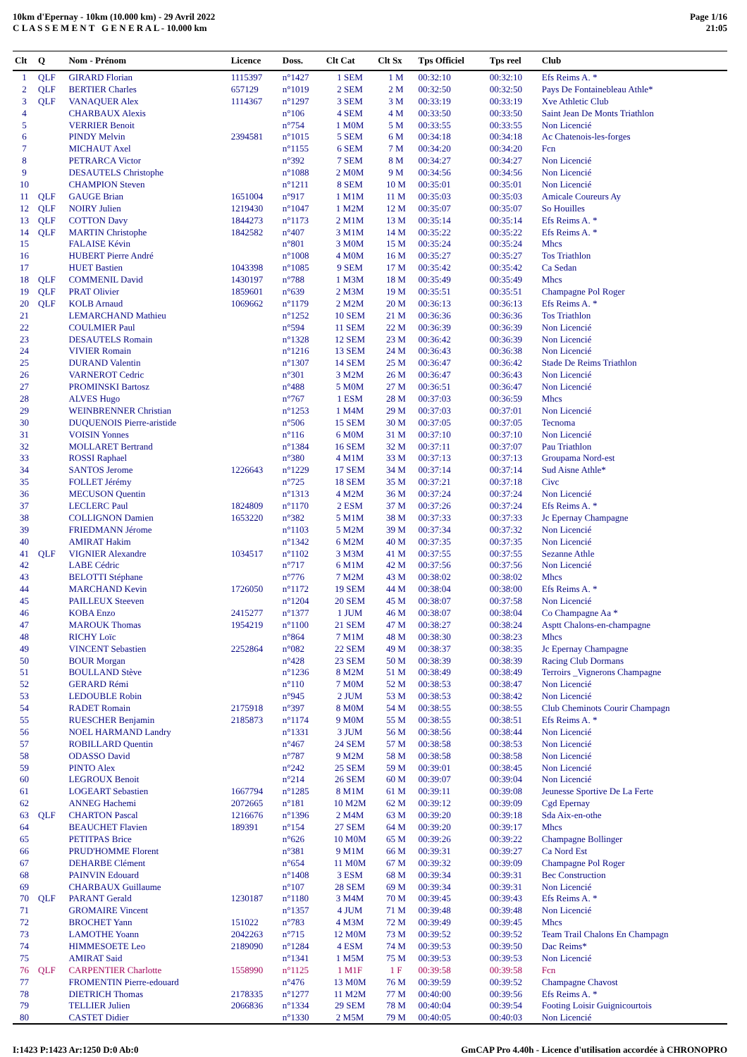10km d'Epernay - 10km (10.000 km) - 29 Avril 2022
C L A S S E M E N T G E N E R A L - 10.000 km
Page 1/16
21:05
| Clt | Q | Nom - Prénom | Licence | Doss. | Clt Cat | Clt Sx | Tps Officiel | Tps reel | Club |
| --- | --- | --- | --- | --- | --- | --- | --- | --- | --- |
| 1 | QLF | GIRARD Florian | 1115397 | n°1427 | 1 SEM | 1 M | 00:32:10 | 00:32:10 | Efs Reims A. * |
| 2 | QLF | BERTIER Charles | 657129 | n°1019 | 2 SEM | 2 M | 00:32:50 | 00:32:50 | Pays De Fontainebleau Athle* |
| 3 | QLF | VANAQUER Alex | 1114367 | n°1297 | 3 SEM | 3 M | 00:33:19 | 00:33:19 | Xve Athletic Club |
| 4 | | CHARBAUX Alexis | | n°106 | 4 SEM | 4 M | 00:33:50 | 00:33:50 | Saint Jean De Monts Triathlon |
| 5 | | VERRIER Benoit | | n°754 | 1 M0M | 5 M | 00:33:55 | 00:33:55 | Non Licencié |
| 6 | | PINDY Melvin | 2394581 | n°1015 | 5 SEM | 6 M | 00:34:18 | 00:34:18 | Ac Chatenois-les-forges |
| 7 | | MICHAUT Axel | | n°1155 | 6 SEM | 7 M | 00:34:20 | 00:34:20 | Fcn |
| 8 | | PETRARCA Victor | | n°392 | 7 SEM | 8 M | 00:34:27 | 00:34:27 | Non Licencié |
| 9 | | DESAUTELS Christophe | | n°1088 | 2 M0M | 9 M | 00:34:56 | 00:34:56 | Non Licencié |
| 10 | | CHAMPION Steven | | n°1211 | 8 SEM | 10 M | 00:35:01 | 00:35:01 | Non Licencié |
| 11 | QLF | GAUGE Brian | 1651004 | n°917 | 1 M1M | 11 M | 00:35:03 | 00:35:03 | Amicale Coureurs Ay |
| 12 | QLF | NOIRY Julien | 1219430 | n°1047 | 1 M2M | 12 M | 00:35:07 | 00:35:07 | So Houilles |
| 13 | QLF | COTTON Davy | 1844273 | n°1173 | 2 M1M | 13 M | 00:35:14 | 00:35:14 | Efs Reims A. * |
| 14 | QLF | MARTIN Christophe | 1842582 | n°407 | 3 M1M | 14 M | 00:35:22 | 00:35:22 | Efs Reims A. * |
| 15 | | FALAISE Kévin | | n°801 | 3 M0M | 15 M | 00:35:24 | 00:35:24 | Mhcs |
| 16 | | HUBERT Pierre André | | n°1008 | 4 M0M | 16 M | 00:35:27 | 00:35:27 | Tos Triathlon |
| 17 | | HUET Bastien | 1043398 | n°1085 | 9 SEM | 17 M | 00:35:42 | 00:35:42 | Ca Sedan |
| 18 | QLF | COMMENIL David | 1430197 | n°788 | 1 M3M | 18 M | 00:35:49 | 00:35:49 | Mhcs |
| 19 | QLF | PRAT Olivier | 1859601 | n°639 | 2 M3M | 19 M | 00:35:51 | 00:35:51 | Champagne Pol Roger |
| 20 | QLF | KOLB Arnaud | 1069662 | n°1179 | 2 M2M | 20 M | 00:36:13 | 00:36:13 | Efs Reims A. * |
| 21 | | LEMARCHAND Mathieu | | n°1252 | 10 SEM | 21 M | 00:36:36 | 00:36:36 | Tos Triathlon |
| 22 | | COULMIER Paul | | n°594 | 11 SEM | 22 M | 00:36:39 | 00:36:39 | Non Licencié |
| 23 | | DESAUTELS Romain | | n°1328 | 12 SEM | 23 M | 00:36:42 | 00:36:39 | Non Licencié |
| 24 | | VIVIER Romain | | n°1216 | 13 SEM | 24 M | 00:36:43 | 00:36:38 | Non Licencié |
| 25 | | DURAND Valentin | | n°1307 | 14 SEM | 25 M | 00:36:47 | 00:36:42 | Stade De Reims Triathlon |
| 26 | | VARNEROT Cedric | | n°301 | 3 M2M | 26 M | 00:36:47 | 00:36:43 | Non Licencié |
| 27 | | PROMINSKI Bartosz | | n°488 | 5 M0M | 27 M | 00:36:51 | 00:36:47 | Non Licencié |
| 28 | | ALVES Hugo | | n°767 | 1 ESM | 28 M | 00:37:03 | 00:36:59 | Mhcs |
| 29 | | WEINBRENNER Christian | | n°1253 | 1 M4M | 29 M | 00:37:03 | 00:37:01 | Non Licencié |
| 30 | | DUQUENOIS Pierre-aristide | | n°506 | 15 SEM | 30 M | 00:37:05 | 00:37:05 | Tecnoma |
| 31 | | VOISIN Yonnes | | n°116 | 6 M0M | 31 M | 00:37:10 | 00:37:10 | Non Licencié |
| 32 | | MOLLARET Bertrand | | n°1384 | 16 SEM | 32 M | 00:37:11 | 00:37:07 | Pau Triathlon |
| 33 | | ROSSI Raphael | | n°380 | 4 M1M | 33 M | 00:37:13 | 00:37:13 | Groupama Nord-est |
| 34 | | SANTOS Jerome | 1226643 | n°1229 | 17 SEM | 34 M | 00:37:14 | 00:37:14 | Sud Aisne Athle* |
| 35 | | FOLLET Jérémy | | n°725 | 18 SEM | 35 M | 00:37:21 | 00:37:18 | Civc |
| 36 | | MECUSON Quentin | | n°1313 | 4 M2M | 36 M | 00:37:24 | 00:37:24 | Non Licencié |
| 37 | | LECLERC Paul | 1824809 | n°1170 | 2 ESM | 37 M | 00:37:26 | 00:37:24 | Efs Reims A. * |
| 38 | | COLLIGNON Damien | 1653220 | n°382 | 5 M1M | 38 M | 00:37:33 | 00:37:33 | Jc Epernay Champagne |
| 39 | | FRIEDMANN Jérome | | n°1103 | 5 M2M | 39 M | 00:37:34 | 00:37:32 | Non Licencié |
| 40 | | AMIRAT Hakim | | n°1342 | 6 M2M | 40 M | 00:37:35 | 00:37:35 | Non Licencié |
| 41 | QLF | VIGNIER Alexandre | 1034517 | n°1102 | 3 M3M | 41 M | 00:37:55 | 00:37:55 | Sezanne Athle |
| 42 | | LABE Cédric | | n°717 | 6 M1M | 42 M | 00:37:56 | 00:37:56 | Non Licencié |
| 43 | | BELOTTI Stéphane | | n°776 | 7 M2M | 43 M | 00:38:02 | 00:38:02 | Mhcs |
| 44 | | MARCHAND Kevin | 1726050 | n°1172 | 19 SEM | 44 M | 00:38:04 | 00:38:00 | Efs Reims A. * |
| 45 | | PAILLEUX Steeven | | n°1204 | 20 SEM | 45 M | 00:38:07 | 00:37:58 | Non Licencié |
| 46 | | KOBA Enzo | 2415277 | n°1377 | 1 JUM | 46 M | 00:38:07 | 00:38:04 | Co Champagne Aa * |
| 47 | | MAROUK Thomas | 1954219 | n°1100 | 21 SEM | 47 M | 00:38:27 | 00:38:24 | Asptt Chalons-en-champagne |
| 48 | | RICHY Loïc | | n°864 | 7 M1M | 48 M | 00:38:30 | 00:38:23 | Mhcs |
| 49 | | VINCENT Sebastien | 2252864 | n°082 | 22 SEM | 49 M | 00:38:37 | 00:38:35 | Jc Epernay Champagne |
| 50 | | BOUR Morgan | | n°428 | 23 SEM | 50 M | 00:38:39 | 00:38:39 | Racing Club Dormans |
| 51 | | BOULLAND Stève | | n°1236 | 8 M2M | 51 M | 00:38:49 | 00:38:49 | Terroirs _Vignerons Champagne |
| 52 | | GERARD Rémi | | n°110 | 7 M0M | 52 M | 00:38:53 | 00:38:47 | Non Licencié |
| 53 | | LEDOUBLE Robin | | n°945 | 2 JUM | 53 M | 00:38:53 | 00:38:42 | Non Licencié |
| 54 | | RADET Romain | 2175918 | n°397 | 8 M0M | 54 M | 00:38:55 | 00:38:55 | Club Cheminots Courir Champagn |
| 55 | | RUESCHER Benjamin | 2185873 | n°1174 | 9 M0M | 55 M | 00:38:55 | 00:38:51 | Efs Reims A. * |
| 56 | | NOEL HARMAND Landry | | n°1331 | 3 JUM | 56 M | 00:38:56 | 00:38:44 | Non Licencié |
| 57 | | ROBILLARD Quentin | | n°467 | 24 SEM | 57 M | 00:38:58 | 00:38:53 | Non Licencié |
| 58 | | ODASSO David | | n°787 | 9 M2M | 58 M | 00:38:58 | 00:38:58 | Non Licencié |
| 59 | | PINTO Alex | | n°242 | 25 SEM | 59 M | 00:39:01 | 00:38:45 | Non Licencié |
| 60 | | LEGROUX Benoit | | n°214 | 26 SEM | 60 M | 00:39:07 | 00:39:04 | Non Licencié |
| 61 | | LOGEART Sebastien | 1667794 | n°1285 | 8 M1M | 61 M | 00:39:11 | 00:39:08 | Jeunesse Sportive De La Ferte |
| 62 | | ANNEG Hachemi | 2072665 | n°181 | 10 M2M | 62 M | 00:39:12 | 00:39:09 | Cgd Epernay |
| 63 | QLF | CHARTON Pascal | 1216676 | n°1396 | 2 M4M | 63 M | 00:39:20 | 00:39:18 | Sda Aix-en-othe |
| 64 | | BEAUCHET Flavien | 189391 | n°154 | 27 SEM | 64 M | 00:39:20 | 00:39:17 | Mhcs |
| 65 | | PETITPAS Brice | | n°626 | 10 M0M | 65 M | 00:39:26 | 00:39:22 | Champagne Bollinger |
| 66 | | PRUD'HOMME Florent | | n°381 | 9 M1M | 66 M | 00:39:31 | 00:39:27 | Ca Nord Est |
| 67 | | DEHARBE Clément | | n°654 | 11 M0M | 67 M | 00:39:32 | 00:39:09 | Champagne Pol Roger |
| 68 | | PAINVIN Edouard | | n°1408 | 3 ESM | 68 M | 00:39:34 | 00:39:31 | Bec Construction |
| 69 | | CHARBAUX Guillaume | | n°107 | 28 SEM | 69 M | 00:39:34 | 00:39:31 | Non Licencié |
| 70 | QLF | PARANT Gerald | 1230187 | n°1180 | 3 M4M | 70 M | 00:39:45 | 00:39:43 | Efs Reims A. * |
| 71 | | GROMAIRE Vincent | | n°1357 | 4 JUM | 71 M | 00:39:48 | 00:39:48 | Non Licencié |
| 72 | | BROCHET Yann | 151022 | n°783 | 4 M3M | 72 M | 00:39:49 | 00:39:45 | Mhcs |
| 73 | | LAMOTHE Yoann | 2042263 | n°715 | 12 M0M | 73 M | 00:39:52 | 00:39:52 | Team Trail Chalons En Champagn |
| 74 | | HIMMESOETE Leo | 2189090 | n°1284 | 4 ESM | 74 M | 00:39:53 | 00:39:50 | Dac Reims* |
| 75 | | AMIRAT Said | | n°1341 | 1 M5M | 75 M | 00:39:53 | 00:39:53 | Non Licencié |
| 76 | QLF | CARPENTIER Charlotte | 1558990 | n°1125 | 1 M1F | 1 F | 00:39:58 | 00:39:58 | Fcn |
| 77 | | FROMENTIN Pierre-edouard | | n°476 | 13 M0M | 76 M | 00:39:59 | 00:39:52 | Champagne Chavost |
| 78 | | DIETRICH Thomas | 2178335 | n°1277 | 11 M2M | 77 M | 00:40:00 | 00:39:56 | Efs Reims A. * |
| 79 | | TELLIER Julien | 2066836 | n°1334 | 29 SEM | 78 M | 00:40:04 | 00:39:54 | Footing Loisir Guignicourtois |
| 80 | | CASTET Didier | | n°1330 | 2 M5M | 79 M | 00:40:05 | 00:40:03 | Non Licencié |
I:1423 P:1423 Ar:1250 D:0 Ab:0 GmCAP Pro 4.40h - Licence d'utilisation accordée à CHRONOPRO